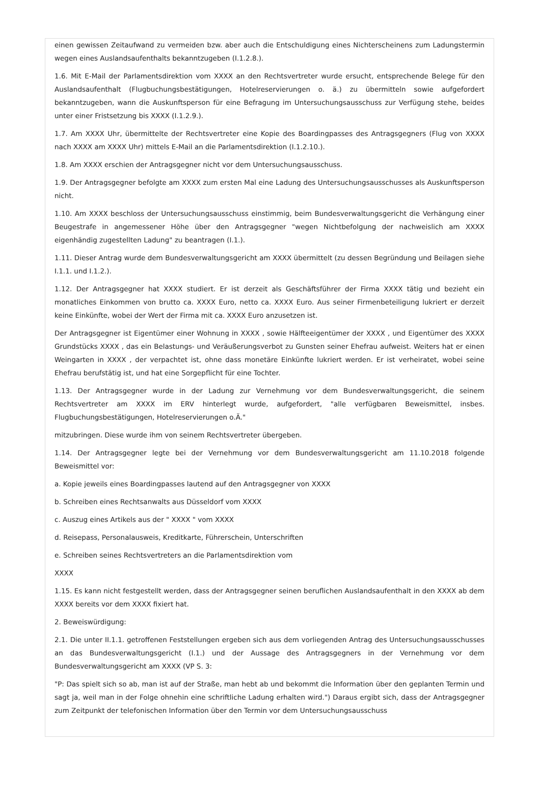einen gewissen Zeitaufwand zu vermeiden bzw. aber auch die Entschuldigung eines Nichterscheinens zum Ladungstermin wegen eines Auslandsaufenthalts bekanntzugeben (I.1.2.8.).
1.6. Mit E-Mail der Parlamentsdirektion vom XXXX an den Rechtsvertreter wurde ersucht, entsprechende Belege für den Auslandsaufenthalt (Flugbuchungsbestätigungen, Hotelreservierungen o. ä.) zu übermitteln sowie aufgefordert bekanntzugeben, wann die Auskunftsperson für eine Befragung im Untersuchungsausschuss zur Verfügung stehe, beides unter einer Fristsetzung bis XXXX (I.1.2.9.).
1.7. Am XXXX Uhr, übermittelte der Rechtsvertreter eine Kopie des Boardingpasses des Antragsgegners (Flug von XXXX nach XXXX am XXXX Uhr) mittels E-Mail an die Parlamentsdirektion (I.1.2.10.).
1.8. Am XXXX erschien der Antragsgegner nicht vor dem Untersuchungsausschuss.
1.9. Der Antragsgegner befolgte am XXXX zum ersten Mal eine Ladung des Untersuchungsausschusses als Auskunftsperson nicht.
1.10. Am XXXX beschloss der Untersuchungsausschuss einstimmig, beim Bundesverwaltungsgericht die Verhängung einer Beugestrafe in angemessener Höhe über den Antragsgegner "wegen Nichtbefolgung der nachweislich am XXXX eigenhändig zugestellten Ladung" zu beantragen (I.1.).
1.11. Dieser Antrag wurde dem Bundesverwaltungsgericht am XXXX übermittelt (zu dessen Begründung und Beilagen siehe I.1.1. und I.1.2.).
1.12. Der Antragsgegner hat XXXX studiert. Er ist derzeit als Geschäftsführer der Firma XXXX tätig und bezieht ein monatliches Einkommen von brutto ca. XXXX Euro, netto ca. XXXX Euro. Aus seiner Firmenbeteiligung lukriert er derzeit keine Einkünfte, wobei der Wert der Firma mit ca. XXXX Euro anzusetzen ist.
Der Antragsgegner ist Eigentümer einer Wohnung in XXXX , sowie Hälfteeigentümer der XXXX , und Eigentümer des XXXX Grundstücks XXXX , das ein Belastungs- und Veräußerungsverbot zu Gunsten seiner Ehefrau aufweist. Weiters hat er einen Weingarten in XXXX , der verpachtet ist, ohne dass monetäre Einkünfte lukriert werden. Er ist verheiratet, wobei seine Ehefrau berufstätig ist, und hat eine Sorgepflicht für eine Tochter.
1.13. Der Antragsgegner wurde in der Ladung zur Vernehmung vor dem Bundesverwaltungsgericht, die seinem Rechtsvertreter am XXXX im ERV hinterlegt wurde, aufgefordert, "alle verfügbaren Beweismittel, insbes. Flugbuchungsbestätigungen, Hotelreservierungen o.Ä."
mitzubringen. Diese wurde ihm von seinem Rechtsvertreter übergeben.
1.14. Der Antragsgegner legte bei der Vernehmung vor dem Bundesverwaltungsgericht am 11.10.2018 folgende Beweismittel vor:
a. Kopie jeweils eines Boardingpasses lautend auf den Antragsgegner von XXXX
b. Schreiben eines Rechtsanwalts aus Düsseldorf vom XXXX
c. Auszug eines Artikels aus der " XXXX " vom XXXX
d. Reisepass, Personalausweis, Kreditkarte, Führerschein, Unterschriften
e. Schreiben seines Rechtsvertreters an die Parlamentsdirektion vom
XXXX
1.15. Es kann nicht festgestellt werden, dass der Antragsgegner seinen beruflichen Auslandsaufenthalt in den XXXX ab dem XXXX bereits vor dem XXXX fixiert hat.
2. Beweiswürdigung:
2.1. Die unter II.1.1. getroffenen Feststellungen ergeben sich aus dem vorliegenden Antrag des Untersuchungsausschusses an das Bundesverwaltungsgericht (I.1.) und der Aussage des Antragsgegners in der Vernehmung vor dem Bundesverwaltungsgericht am XXXX (VP S. 3:
"P: Das spielt sich so ab, man ist auf der Straße, man hebt ab und bekommt die Information über den geplanten Termin und sagt ja, weil man in der Folge ohnehin eine schriftliche Ladung erhalten wird.") Daraus ergibt sich, dass der Antragsgegner zum Zeitpunkt der telefonischen Information über den Termin vor dem Untersuchungsausschuss